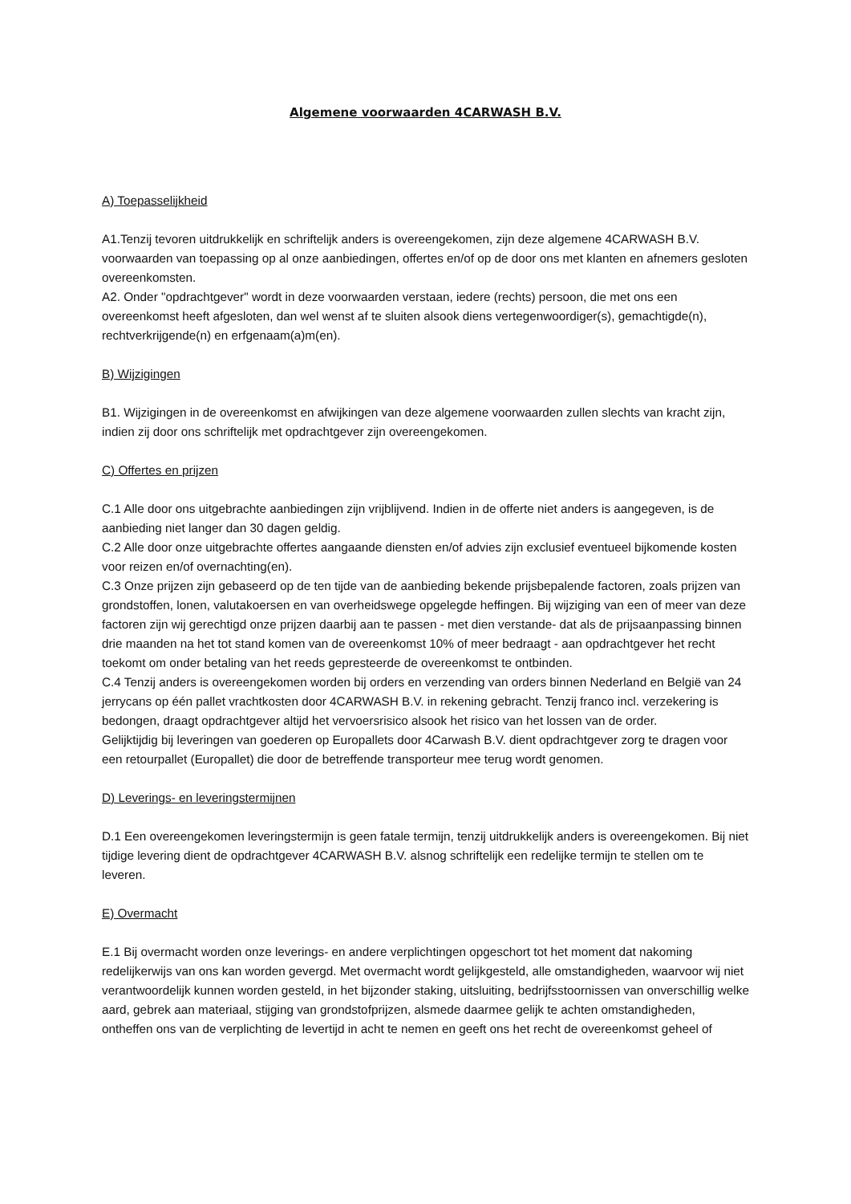Algemene voorwaarden 4CARWASH B.V.
A) Toepasselijkheid
A1.Tenzij tevoren uitdrukkelijk en schriftelijk anders is overeengekomen, zijn deze algemene 4CARWASH B.V. voorwaarden van toepassing op al onze aanbiedingen, offertes en/of op de door ons met klanten en afnemers gesloten overeenkomsten.
A2. Onder "opdrachtgever" wordt in deze voorwaarden verstaan, iedere (rechts) persoon, die met ons een overeenkomst heeft afgesloten, dan wel wenst af te sluiten alsook diens vertegenwoordiger(s), gemachtigde(n), rechtverkrijgende(n) en erfgenaam(a)m(en).
B) Wijzigingen
B1. Wijzigingen in de overeenkomst en afwijkingen van deze algemene voorwaarden zullen slechts van kracht zijn, indien zij door ons schriftelijk met opdrachtgever zijn overeengekomen.
C) Offertes en prijzen
C.1 Alle door ons uitgebrachte aanbiedingen zijn vrijblijvend. Indien in de offerte niet anders is aangegeven, is de aanbieding niet langer dan 30 dagen geldig.
C.2 Alle door onze uitgebrachte offertes aangaande diensten en/of advies zijn exclusief eventueel bijkomende kosten voor reizen en/of overnachting(en).
C.3 Onze prijzen zijn gebaseerd op de ten tijde van de aanbieding bekende prijsbepalende factoren, zoals prijzen van grondstoffen, lonen, valutakoersen en van overheidswege opgelegde heffingen. Bij wijziging van een of meer van deze factoren zijn wij gerechtigd onze prijzen daarbij aan te passen - met dien verstande- dat als de prijsaanpassing binnen drie maanden na het tot stand komen van de overeenkomst 10% of meer bedraagt - aan opdrachtgever het recht toekomt om onder betaling van het reeds gepresteerde de overeenkomst te ontbinden.
C.4 Tenzij anders is overeengekomen worden bij orders en verzending van orders binnen Nederland en België van 24 jerrycans op één pallet vrachtkosten door 4CARWASH B.V. in rekening gebracht. Tenzij franco incl. verzekering is bedongen, draagt opdrachtgever altijd het vervoersrisico alsook het risico van het lossen van de order.
Gelijktijdig bij leveringen van goederen op Europallets door 4Carwash B.V. dient opdrachtgever zorg te dragen voor een retourpallet (Europallet) die door de betreffende transporteur mee terug wordt genomen.
D) Leverings- en leveringstermijnen
D.1 Een overeengekomen leveringstermijn is geen fatale termijn, tenzij uitdrukkelijk anders is overeengekomen. Bij niet tijdige levering dient de opdrachtgever 4CARWASH B.V. alsnog schriftelijk een redelijke termijn te stellen om te leveren.
E) Overmacht
E.1 Bij overmacht worden onze leverings- en andere verplichtingen opgeschort tot het moment dat nakoming redelijkerwijs van ons kan worden gevergd. Met overmacht wordt gelijkgesteld, alle omstandigheden, waarvoor wij niet verantwoordelijk kunnen worden gesteld, in het bijzonder staking, uitsluiting, bedrijfsstoornissen van onverschillig welke aard, gebrek aan materiaal, stijging van grondstofprijzen, alsmede daarmee gelijk te achten omstandigheden, ontheffen ons van de verplichting de levertijd in acht te nemen en geeft ons het recht de overeenkomst geheel of